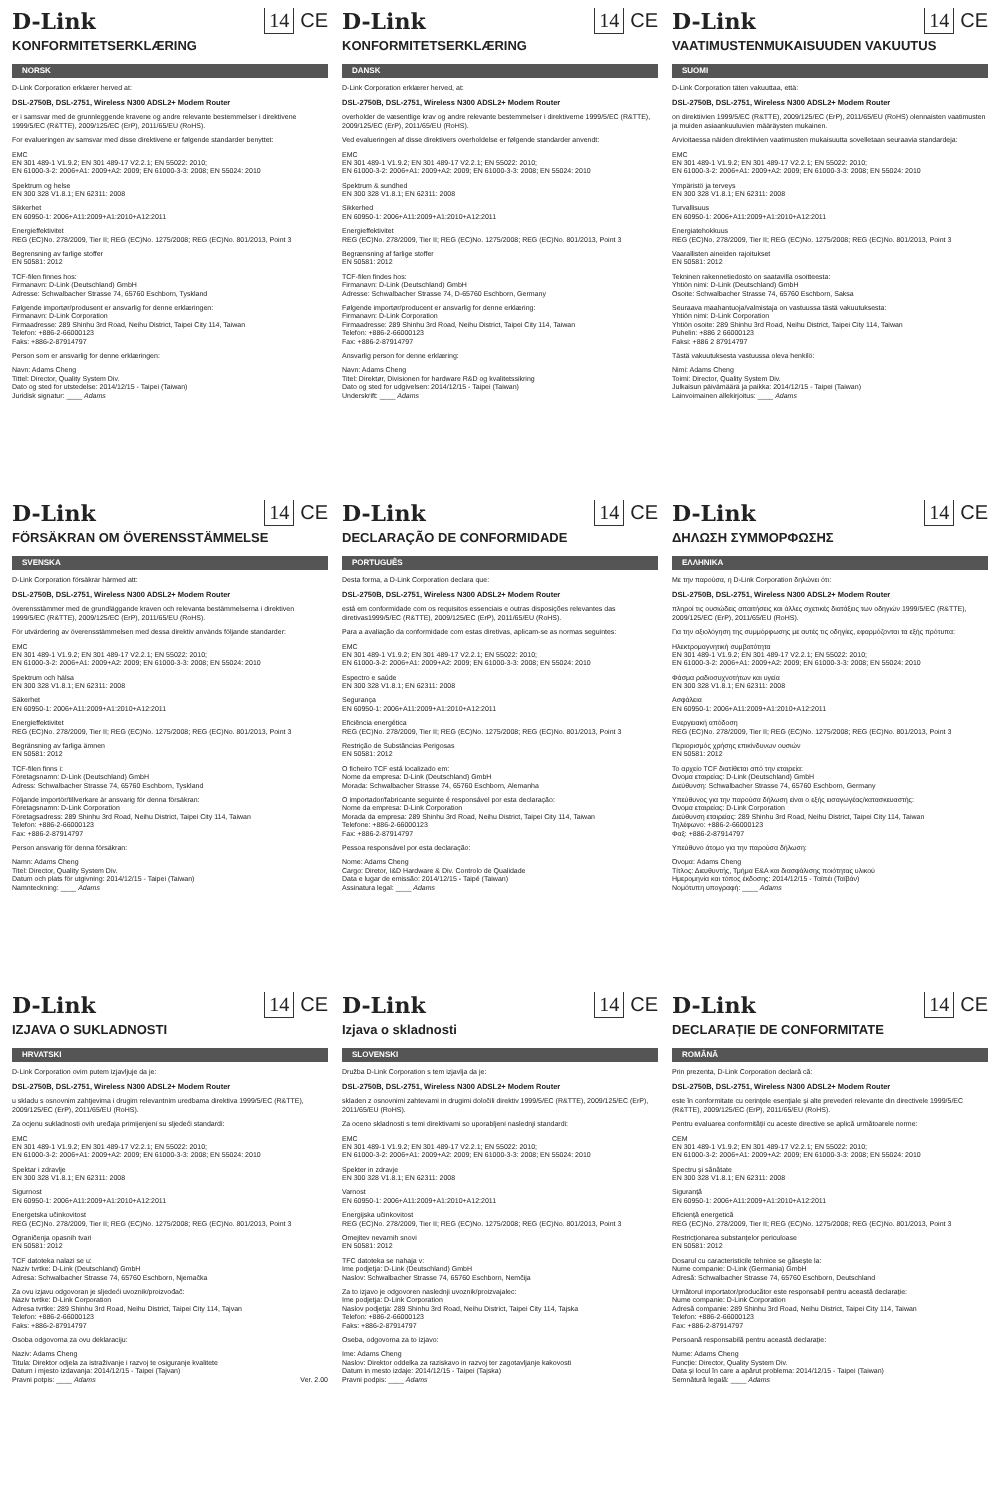D-Link 14 CE
KONFORMITETSERKLÆRING
NORSK
D-Link Corporation erklærer herved at:
DSL-2750B, DSL-2751, Wireless N300 ADSL2+ Modem Router
er i samsvar med de grunnleggende kravene og andre relevante bestemmelser i direktivene 1999/5/EC (R&TTE), 2009/125/EC (ErP), 2011/65/EU (RoHS).
For evalueringen av samsvar med disse direktivene er følgende standarder benyttet:
EMC
EN 301 489-1 V1.9.2; EN 301 489-17 V2.2.1; EN 55022: 2010;
EN 61000-3-2: 2006+A1: 2009+A2: 2009; EN 61000-3-3: 2008; EN 55024: 2010
Spektrum og helse
EN 300 328 V1.8.1; EN 62311: 2008
Sikkerhet
EN 60950-1: 2006+A11:2009+A1:2010+A12:2011
Energieffektivitet
REG (EC)No. 278/2009, Tier II; REG (EC)No. 1275/2008; REG (EC)No. 801/2013, Point 3
Begrensning av farlige stoffer
EN 50581: 2012
TCF-filen finnes hos:
Firmanavn: D-Link (Deutschland) GmbH
Adresse: Schwalbacher Strasse 74, 65760 Eschborn, Tyskland
Følgende importør/produsent er ansvarlig for denne erklæringen:
Firmanavn: D-Link Corporation
Firmaadresse: 289 Shinhu 3rd Road, Neihu District, Taipei City 114, Taiwan
Telefon: +886-2-66000123
Faks: +886-2-87914797
Person som er ansvarlig for denne erklæringen:
Navn: Adams Cheng
Tittel: Director, Quality System Div.
Dato og sted for utstedelse: 2014/12/15 - Taipei (Taiwan)
Juridisk signatur: ____ Adams
D-Link 14 CE
KONFORMITETSERKLÆRING
DANSK
D-Link Corporation erklærer herved, at:
DSL-2750B, DSL-2751, Wireless N300 ADSL2+ Modem Router
overholder de væsentlige krav og andre relevante bestemmelser i direktiverne 1999/5/EC (R&TTE), 2009/125/EC (ErP), 2011/65/EU (RoHS).
Ved evalueringen af disse direktivers overholdelse er følgende standarder anvendt:
EMC
EN 301 489-1 V1.9.2; EN 301 489-17 V2.2.1; EN 55022: 2010;
EN 61000-3-2: 2006+A1: 2009+A2: 2009; EN 61000-3-3: 2008; EN 55024: 2010
Spektrum & sundhed
EN 300 328 V1.8.1; EN 62311: 2008
Sikkerhed
EN 60950-1: 2006+A11:2009+A1:2010+A12:2011
Energieffektivitet
REG (EC)No. 278/2009, Tier II; REG (EC)No. 1275/2008; REG (EC)No. 801/2013, Point 3
Begrænsning af farlige stoffer
EN 50581: 2012
TCF-filen findes hos:
Firmanavn: D-Link (Deutschland) GmbH
Adresse: Schwalbacher Strasse 74, D-65760 Eschborn, Germany
Følgende importør/producent er ansvarlig for denne erklæring:
Firmanavn: D-Link Corporation
Firmaadresse: 289 Shinhu 3rd Road, Neihu District, Taipei City 114, Taiwan
Telefon: +886-2-66000123
Fax: +886-2-87914797
Ansvarlig person for denne erklæring:
Navn: Adams Cheng
Titel: Direktør, Divisionen for hardware R&D og kvalitetssikring
Dato og sted for udgivelsen: 2014/12/15 - Taipei (Taiwan)
Underskrift: ____ Adams
D-Link 14 CE
VAATIMUSTENMUKAISUUDEN VAKUUTUS
SUOMI
D-Link Corporation täten vakuuttaa, että:
DSL-2750B, DSL-2751, Wireless N300 ADSL2+ Modem Router
on direktiivien 1999/5/EC (R&TTE), 2009/125/EC (ErP), 2011/65/EU (RoHS) olennaisten vaatimusten ja muiden asiaankuuluvien määräysten mukainen.
Arvioitaessa näiden direktiivien vaatimusten mukaisuutta sovelletaan seuraavia standardeja:
EMC
EN 301 489-1 V1.9.2; EN 301 489-17 V2.2.1; EN 55022: 2010;
EN 61000-3-2: 2006+A1: 2009+A2: 2009; EN 61000-3-3: 2008; EN 55024: 2010
Ympäristö ja terveys
EN 300 328 V1.8.1; EN 62311: 2008
Turvallisuus
EN 60950-1: 2006+A11:2009+A1:2010+A12:2011
Energiatehokkuus
REG (EC)No. 278/2009, Tier II; REG (EC)No. 1275/2008; REG (EC)No. 801/2013, Point 3
Vaarallisten aineiden rajoitukset
EN 50581: 2012
Tekninen rakennetiedosto on saatavilla osoitteesta:
Yhtiön nimi: D-Link (Deutschland) GmbH
Osoite: Schwalbacher Strasse 74, 65760 Eschborn, Saksa
Seuraava maahantuoja/valmistaja on vastuussa tästä vakuutuksesta:
Yhtiön nimi: D-Link Corporation
Yhtiön osoite: 289 Shinhu 3rd Road, Neihu District, Taipei City 114, Taiwan
Puhelin: +886 2 66000123
Faksi: +886 2 87914797
Tästä vakuutuksesta vastuussa oleva henkilö:
Nimi: Adams Cheng
Toimi: Director, Quality System Div.
Julkaisun päivämäärä ja paikka: 2014/12/15 - Taipei (Taiwan)
Lainvoimainen allekirjoitus: ____ Adams
D-Link 14 CE
FÖRSÄKRAN OM ÖVERENSSTÄMMELSE
SVENSKA
D-Link Corporation försäkrar härmed att:
DSL-2750B, DSL-2751, Wireless N300 ADSL2+ Modem Router
överensstämmer med de grundläggande kraven och relevanta bestämmelserna i direktiven 1999/5/EC (R&TTE), 2009/125/EC (ErP), 2011/65/EU (RoHS).
För utvärdering av överensstämmelsen med dessa direktiv används följande standarder:
EMC
EN 301 489-1 V1.9.2; EN 301 489-17 V2.2.1; EN 55022: 2010;
EN 61000-3-2: 2006+A1: 2009+A2: 2009; EN 61000-3-3: 2008; EN 55024: 2010
Spektrum och hälsa
EN 300 328 V1.8.1; EN 62311: 2008
Säkerhet
EN 60950-1: 2006+A11:2009+A1:2010+A12:2011
Energieffektivitet
REG (EC)No. 278/2009, Tier II; REG (EC)No. 1275/2008; REG (EC)No. 801/2013, Point 3
Begränsning av farliga ämnen
EN 50581: 2012
TCF-filen finns i:
Företagsnamn: D-Link (Deutschland) GmbH
Adress: Schwalbacher Strasse 74, 65760 Eschborn, Tyskland
Följande importör/tillverkare är ansvarig för denna försäkran:
Företagsnamn: D-Link Corporation
Företagsadress: 289 Shinhu 3rd Road, Neihu District, Taipei City 114, Taiwan
Telefon: +886-2-66000123
Fax: +886-2-87914797
Person ansvarig för denna försäkran:
Namn: Adams Cheng
Titel: Director, Quality System Div.
Datum och plats för utgivning: 2014/12/15 - Taipei (Taiwan)
Namnteckning: ____ Adams
D-Link 14 CE
DECLARAÇÃO DE CONFORMIDADE
PORTUGUÊS
Desta forma, a D-Link Corporation declara que:
DSL-2750B, DSL-2751, Wireless N300 ADSL2+ Modem Router
está em conformidade com os requisitos essenciais e outras disposições relevantes das diretivas1999/5/EC (R&TTE), 2009/125/EC (ErP), 2011/65/EU (RoHS).
Para a avaliação da conformidade com estas diretivas, aplicam-se as normas seguintes:
EMC
EN 301 489-1 V1.9.2; EN 301 489-17 V2.2.1; EN 55022: 2010;
EN 61000-3-2: 2006+A1: 2009+A2: 2009; EN 61000-3-3: 2008; EN 55024: 2010
Espectro e saúde
EN 300 328 V1.8.1; EN 62311: 2008
Segurança
EN 60950-1: 2006+A11:2009+A1:2010+A12:2011
Eficiência energética
REG (EC)No. 278/2009, Tier II; REG (EC)No. 1275/2008; REG (EC)No. 801/2013, Point 3
Restrição de Substâncias Perigosas
EN 50581: 2012
O ficheiro TCF está localizado em:
Nome da empresa: D-Link (Deutschland) GmbH
Morada: Schwalbacher Strasse 74, 65760 Eschborn, Alemanha
O importador/fabricante seguinte é responsável por esta declaração:
Nome da empresa: D-Link Corporation
Morada da empresa: 289 Shinhu 3rd Road, Neihu District, Taipei City 114, Taiwan
Telefone: +886-2-66000123
Fax: +886-2-87914797
Pessoa responsável por esta declaração:
Nome: Adams Cheng
Cargo: Diretor, I&D Hardware & Div. Controlo de Qualidade
Data e lugar de emissão: 2014/12/15 - Taipé (Taiwan)
Assinatura legal: ____ Adams
D-Link 14 CE
ΔΗΛΩΣΗ ΣΥΜΜΟΡΦΩΣΗΣ
ΕΛΛΗΝΙΚΑ
Με την παρούσα, η D-Link Corporation δηλώνει ότι:
DSL-2750B, DSL-2751, Wireless N300 ADSL2+ Modem Router
πληροί τις ουσιώδεις απαιτήσεις και άλλες σχετικές διατάξεις των οδηγιών 1999/5/EC (R&TTE), 2009/125/EC (ErP), 2011/65/EU (RoHS).
Για την αξιολόγηση της συμμόρφωσης με αυτές τις οδηγίες, εφαρμόζονται τα εξής πρότυπα:
Ηλεκτρομαγνητική συμβατότητα
EN 301 489-1 V1.9.2; EN 301 489-17 V2.2.1; EN 55022: 2010;
EN 61000-3-2: 2006+A1: 2009+A2: 2009; EN 61000-3-3: 2008; EN 55024: 2010
Φάσμα ραδιοσυχνοτήτων και υγεία
EN 300 328 V1.8.1; EN 62311: 2008
Ασφάλεια
EN 60950-1: 2006+A11:2009+A1:2010+A12:2011
Ενεργειακή απόδοση
REG (EC)No. 278/2009, Tier II; REG (EC)No. 1275/2008; REG (EC)No. 801/2013, Point 3
Περιορισμός χρήσης επικίνδυνων ουσιών
EN 50581: 2012
Το αρχείο TCF διατίθεται από την εταιρεία:
Όνομα εταιρείας: D-Link (Deutschland) GmbH
Διεύθυνση: Schwalbacher Strasse 74, 65760 Eschborn, Germany
Υπεύθυνος για την παρούσα δήλωση είναι ο εξής εισαγωγέας/κατασκευαστής:
Όνομα εταιρείας: D-Link Corporation
Διεύθυνση εταιρείας: 289 Shinhu 3rd Road, Neihu District, Taipei City 114, Taiwan
Τηλέφωνο: +886-2-66000123
Φαξ: +886-2-87914797
Υπεύθυνο άτομο για την παρούσα δήλωση:
Όνομα: Adams Cheng
Τίτλος: Διευθυντής, Τμήμα Ε&Α και διασφάλισης ποιότητας υλικού
Ημερομηνία και τόπος έκδοσης: 2014/12/15 - Ταϊπέι (Ταϊβάν)
Νομότυπη υπογραφή: ____ Adams
D-Link 14 CE
IZJAVA O SUKLADNOSTI
HRVATSKI
D-Link Corporation ovim putem izjavljuje da je:
DSL-2750B, DSL-2751, Wireless N300 ADSL2+ Modem Router
u skladu s osnovnim zahtjevima i drugim relevantnim uredbama direktiva 1999/5/EC (R&TTE), 2009/125/EC (ErP), 2011/65/EU (RoHS).
Za ocjenu sukladnosti ovih uređaja primijenjeni su sljedeći standardi:
EMC
EN 301 489-1 V1.9.2; EN 301 489-17 V2.2.1; EN 55022: 2010;
EN 61000-3-2: 2006+A1: 2009+A2: 2009; EN 61000-3-3: 2008; EN 55024: 2010
Spektar i zdravlje
EN 300 328 V1.8.1; EN 62311: 2008
Sigurnost
EN 60950-1: 2006+A11:2009+A1:2010+A12:2011
Energetska učinkovitost
REG (EC)No. 278/2009, Tier II; REG (EC)No. 1275/2008; REG (EC)No. 801/2013, Point 3
Ograničenja opasnih tvari
EN 50581: 2012
TCF datoteka nalazi se u:
Naziv tvrtke: D-Link (Deutschland) GmbH
Adresa: Schwalbacher Strasse 74, 65760 Eschborn, Njemačka
Za ovu izjavu odgovoran je sljedeći uvoznik/proizvođač:
Naziv tvrtke: D-Link Corporation
Adresa tvrtke: 289 Shinhu 3rd Road, Neihu District, Taipei City 114, Tajvan
Telefon: +886-2-66000123
Faks: +886-2-87914797
Osoba odgovorna za ovu deklaraciju:
Naziv: Adams Cheng
Titula: Direktor odjela za istraživanje i razvoj te osiguranje kvalitete
Datum i mjesto izdavanja: 2014/12/15 - Taipei (Tajvan)
Pravni potpis: ____ Adams Ver. 2.00
D-Link 14 CE
Izjava o skladnosti
SLOVENSKI
Družba D-Link Corporation s tem izjavlja da je:
DSL-2750B, DSL-2751, Wireless N300 ADSL2+ Modem Router
skladen z osnovnimi zahtevami in drugimi določili direktiv 1999/5/EC (R&TTE), 2009/125/EC (ErP), 2011/65/EU (RoHS).
Za oceno skladnosti s temi direktivami so uporabljeni naslednji standardi:
EMC
EN 301 489-1 V1.9.2; EN 301 489-17 V2.2.1; EN 55022: 2010;
EN 61000-3-2: 2006+A1: 2009+A2: 2009; EN 61000-3-3: 2008; EN 55024: 2010
Spekter in zdravje
EN 300 328 V1.8.1; EN 62311: 2008
Varnost
EN 60950-1: 2006+A11:2009+A1:2010+A12:2011
Energijska učinkovitost
REG (EC)No. 278/2009, Tier II; REG (EC)No. 1275/2008; REG (EC)No. 801/2013, Point 3
Omejitev nevarnih snovi
EN 50581: 2012
TFC datoteka se nahaja v:
Ime podjetja: D-Link (Deutschland) GmbH
Naslov: Schwalbacher Strasse 74, 65760 Eschborn, Nemčija
Za to izjavo je odgovoren naslednji uvoznik/proizvajalec:
Ime podjetja: D-Link Corporation
Naslov podjetja: 289 Shinhu 3rd Road, Neihu District, Taipei City 114, Tajska
Telefon: +886-2-66000123
Faks: +886-2-87914797
Oseba, odgovorna za to izjavo:
Ime: Adams Cheng
Naslov: Direktor oddelka za raziskavo in razvoj ter zagotavljanje kakovosti
Datum in mesto izdaje: 2014/12/15 - Taipei (Tajska)
Pravni podpis: ____ Adams
D-Link 14 CE
DECLARAȚIE DE CONFORMITATE
ROMÂNĂ
Prin prezenta, D-Link Corporation declară că:
DSL-2750B, DSL-2751, Wireless N300 ADSL2+ Modem Router
este în conformitate cu cerințele esențiale și alte prevederi relevante din directivele 1999/5/EC (R&TTE), 2009/125/EC (ErP), 2011/65/EU (RoHS).
Pentru evaluarea conformității cu aceste directive se aplică următoarele norme:
CEM
EN 301 489-1 V1.9.2; EN 301 489-17 V2.2.1; EN 55022: 2010;
EN 61000-3-2: 2006+A1: 2009+A2: 2009; EN 61000-3-3: 2008; EN 55024: 2010
Spectru și sănătate
EN 300 328 V1.8.1; EN 62311: 2008
Siguranță
EN 60950-1: 2006+A11:2009+A1:2010+A12:2011
Eficiență energetică
REG (EC)No. 278/2009, Tier II; REG (EC)No. 1275/2008; REG (EC)No. 801/2013, Point 3
Restricționarea substanțelor periculoase
EN 50581: 2012
Dosarul cu caracteristicile tehnice se găsește la:
Nume companie: D-Link (Germania) GmbH
Adresă: Schwalbacher Strasse 74, 65760 Eschborn, Deutschland
Următorul importator/producător este responsabil pentru această declarație:
Nume companie: D-Link Corporation
Adresă companie: 289 Shinhu 3rd Road, Neihu District, Taipei City 114, Taiwan
Telefon: +886-2-66000123
Fax: +886-2-87914797
Persoană responsabilă pentru această declarație:
Nume: Adams Cheng
Funcție: Director, Quality System Div.
Data și locul în care a apărut problema: 2014/12/15 - Taipei (Taiwan)
Semnătură legală: ____ Adams